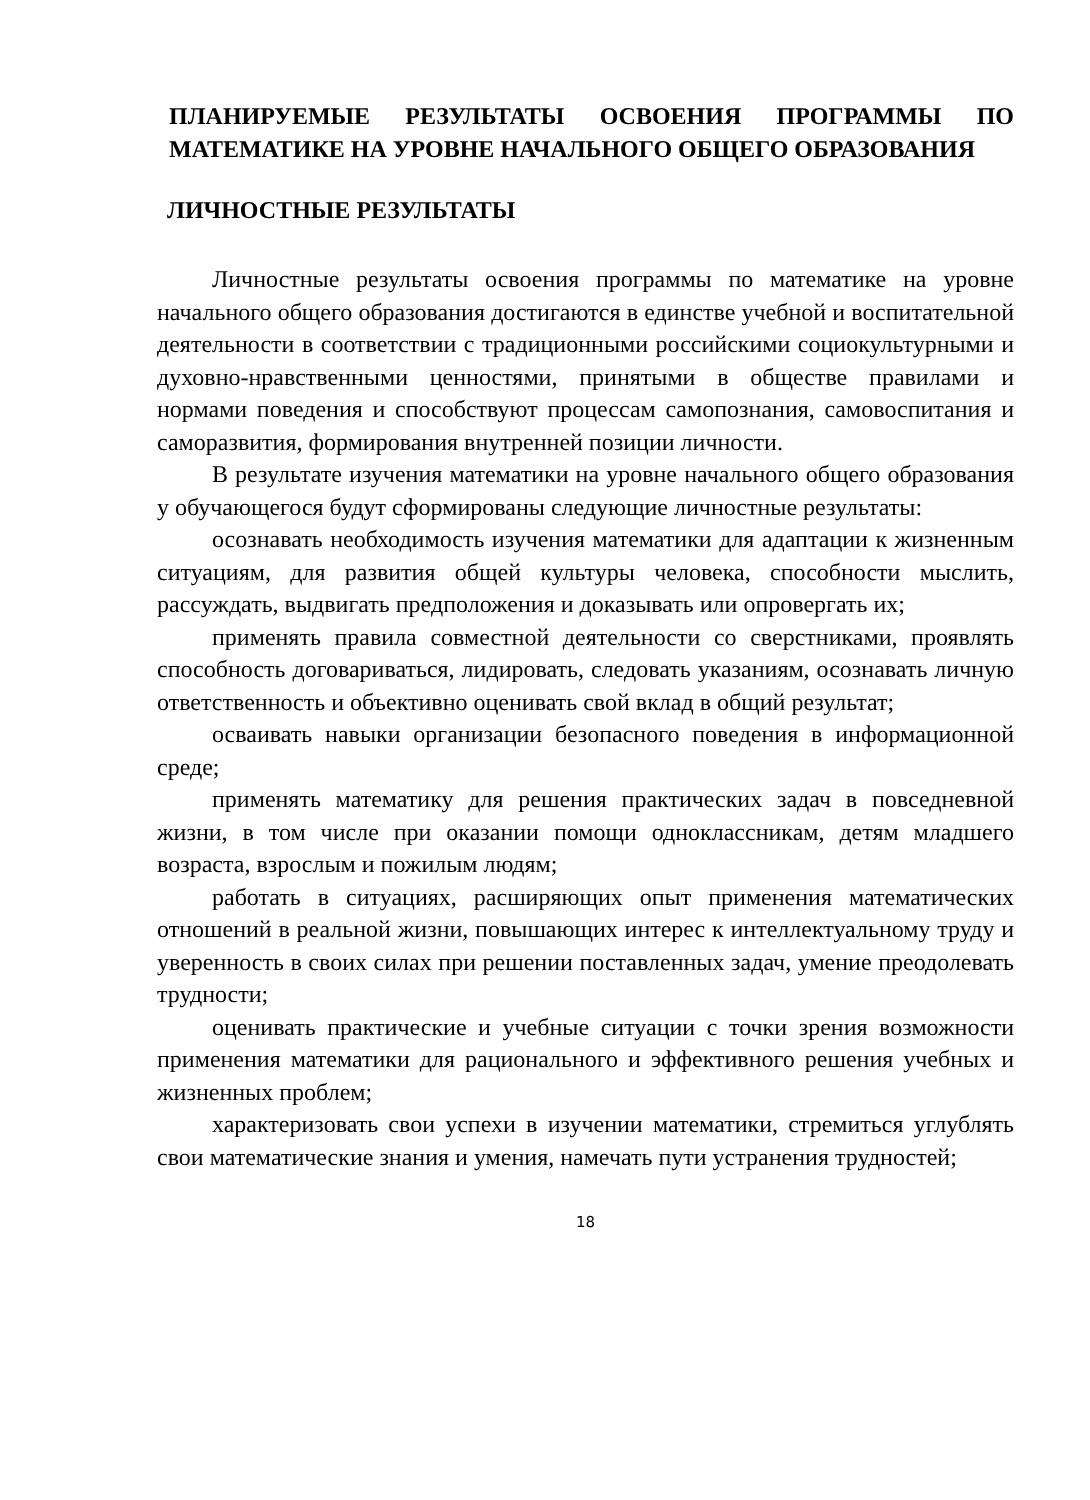ПЛАНИРУЕМЫЕ РЕЗУЛЬТАТЫ ОСВОЕНИЯ ПРОГРАММЫ ПО МАТЕМАТИКЕ НА УРОВНЕ НАЧАЛЬНОГО ОБЩЕГО ОБРАЗОВАНИЯ
ЛИЧНОСТНЫЕ РЕЗУЛЬТАТЫ
Личностные результаты освоения программы по математике на уровне начального общего образования достигаются в единстве учебной и воспитательной деятельности в соответствии с традиционными российскими социокультурными и духовно-нравственными ценностями, принятыми в обществе правилами и нормами поведения и способствуют процессам самопознания, самовоспитания и саморазвития, формирования внутренней позиции личности.
В результате изучения математики на уровне начального общего образования у обучающегося будут сформированы следующие личностные результаты:
осознавать необходимость изучения математики для адаптации к жизненным ситуациям, для развития общей культуры человека, способности мыслить, рассуждать, выдвигать предположения и доказывать или опровергать их;
применять правила совместной деятельности со сверстниками, проявлять способность договариваться, лидировать, следовать указаниям, осознавать личную ответственность и объективно оценивать свой вклад в общий результат;
осваивать навыки организации безопасного поведения в информационной среде;
применять математику для решения практических задач в повседневной жизни, в том числе при оказании помощи одноклассникам, детям младшего возраста, взрослым и пожилым людям;
работать в ситуациях, расширяющих опыт применения математических отношений в реальной жизни, повышающих интерес к интеллектуальному труду и уверенность в своих силах при решении поставленных задач, умение преодолевать трудности;
оценивать практические и учебные ситуации с точки зрения возможности применения математики для рационального и эффективного решения учебных и жизненных проблем;
характеризовать свои успехи в изучении математики, стремиться углублять свои математические знания и умения, намечать пути устранения трудностей;
18